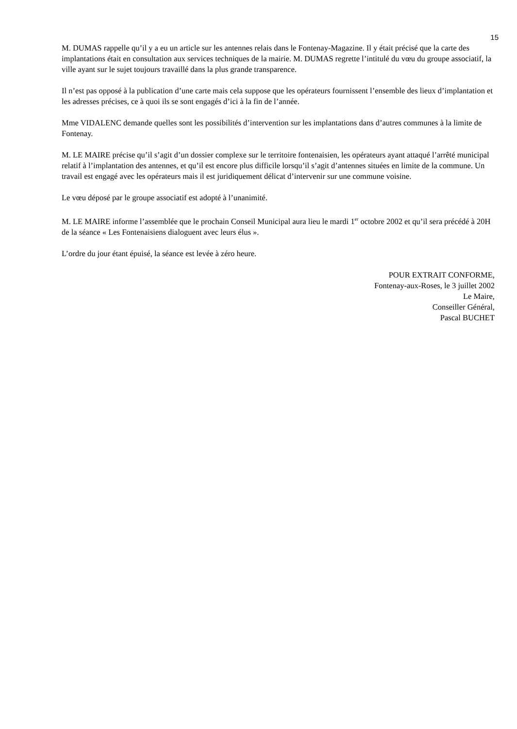15
M. DUMAS rappelle qu’il y a eu un article sur les antennes relais dans le Fontenay-Magazine. Il y était précisé que la carte des implantations était en consultation aux services techniques de la mairie. M. DUMAS regrette l’intitulé du vœu du groupe associatif, la ville ayant sur le sujet toujours travaillé dans la plus grande transparence.
Il n’est pas opposé à la publication d’une carte mais cela suppose que les opérateurs fournissent l’ensemble des lieux d’implantation et les adresses précises, ce à quoi ils se sont engagés d’ici à la fin de l’année.
Mme VIDALENC demande quelles sont les possibilités d’intervention sur les implantations dans d’autres communes à la limite de Fontenay.
M. LE MAIRE précise qu’il s’agit d’un dossier complexe sur le territoire fontenaisien, les opérateurs ayant attaqué l’arrêté municipal relatif à l’implantation des antennes, et qu’il est encore plus difficile lorsqu’il s’agit d’antennes situées en limite de la commune. Un travail est engagé avec les opérateurs mais il est juridiquement délicat d’intervenir sur une commune voisine.
Le vœu déposé par le groupe associatif est adopté à l’unanimité.
M. LE MAIRE informe l’assemblée que le prochain Conseil Municipal aura lieu le mardi 1<sup>er</sup> octobre 2002 et qu’il sera précédé à 20H de la séance « Les Fontenaisiens dialoguent avec leurs élus ».
L’ordre du jour étant épuisé, la séance est levée à zéro heure.
POUR EXTRAIT CONFORME,
Fontenay-aux-Roses, le 3 juillet 2002
Le Maire,
Conseiller Général,
Pascal BUCHET